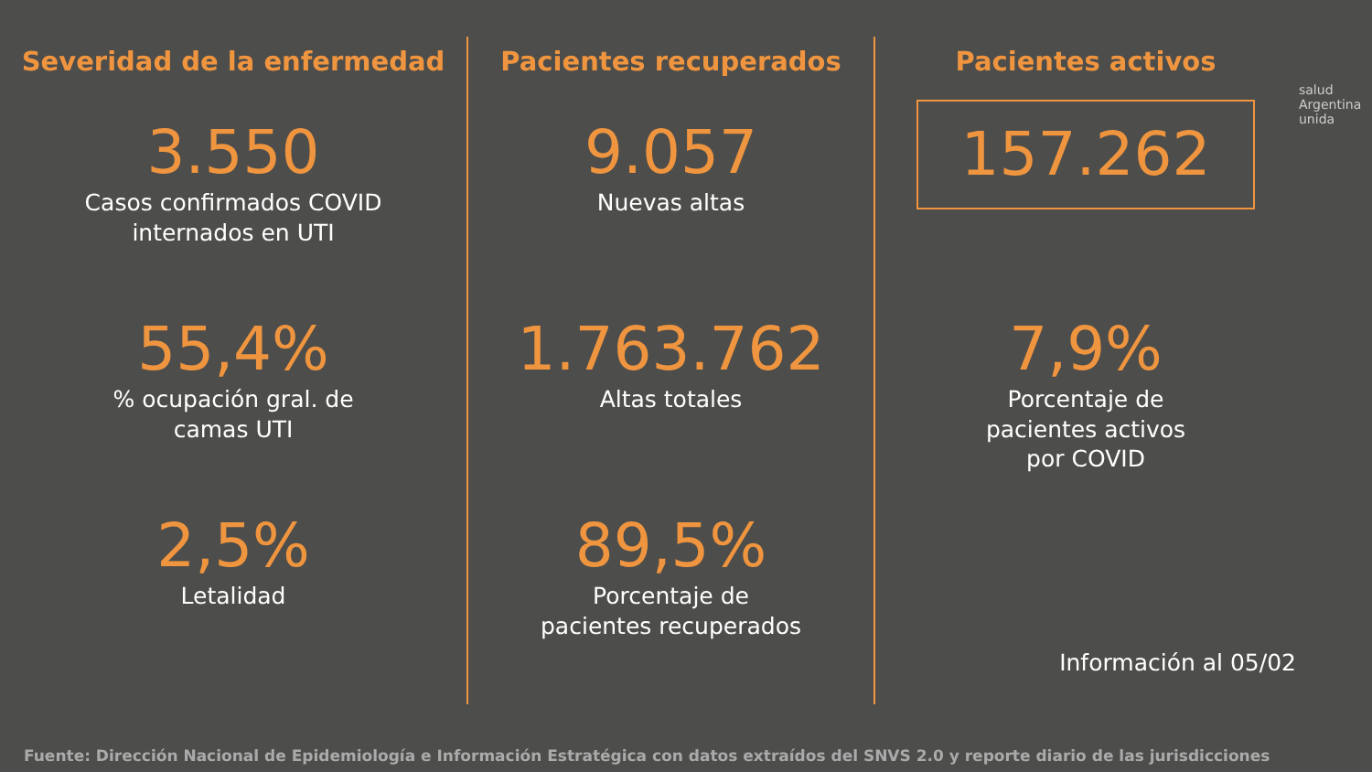Severidad de la enfermedad
3.550
Casos confirmados COVID
internados en UTI
55,4%
% ocupación gral. de
camas UTI
2,5%
Letalidad
Pacientes recuperados
9.057
Nuevas altas
1.763.762
Altas totales
89,5%
Porcentaje de
pacientes recuperados
Pacientes activos
157.262
7,9%
Porcentaje de
pacientes activos
por COVID
Información al 05/02
salud
Argentina unida
Fuente: Dirección Nacional de Epidemiología e Información Estratégica con datos extraídos del SNVS 2.0 y reporte diario de las jurisdicciones